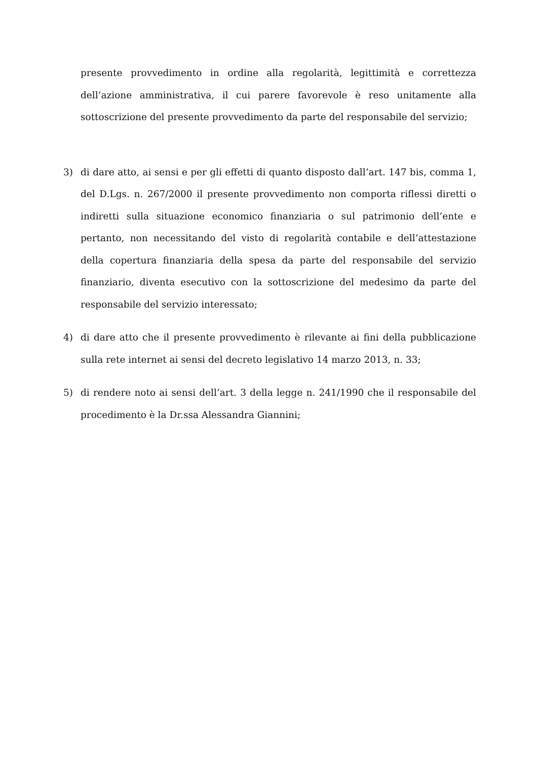presente provvedimento in ordine alla regolarità, legittimità e correttezza dell’azione amministrativa, il cui parere favorevole è reso unitamente alla sottoscrizione del presente provvedimento da parte del responsabile del servizio;
3) di dare atto, ai sensi e per gli effetti di quanto disposto dall’art. 147 bis, comma 1, del D.Lgs. n. 267/2000 il presente provvedimento non comporta riflessi diretti o indiretti sulla situazione economico finanziaria o sul patrimonio dell’ente e pertanto, non necessitando del visto di regolarità contabile e dell’attestazione della copertura finanziaria della spesa da parte del responsabile del servizio finanziario, diventa esecutivo con la sottoscrizione del medesimo da parte del responsabile del servizio interessato;
4) di dare atto che il presente provvedimento è rilevante ai fini della pubblicazione sulla rete internet ai sensi del decreto legislativo 14 marzo 2013, n. 33;
5) di rendere noto ai sensi dell’art. 3 della legge n. 241/1990 che il responsabile del procedimento è la Dr.ssa Alessandra Giannini;